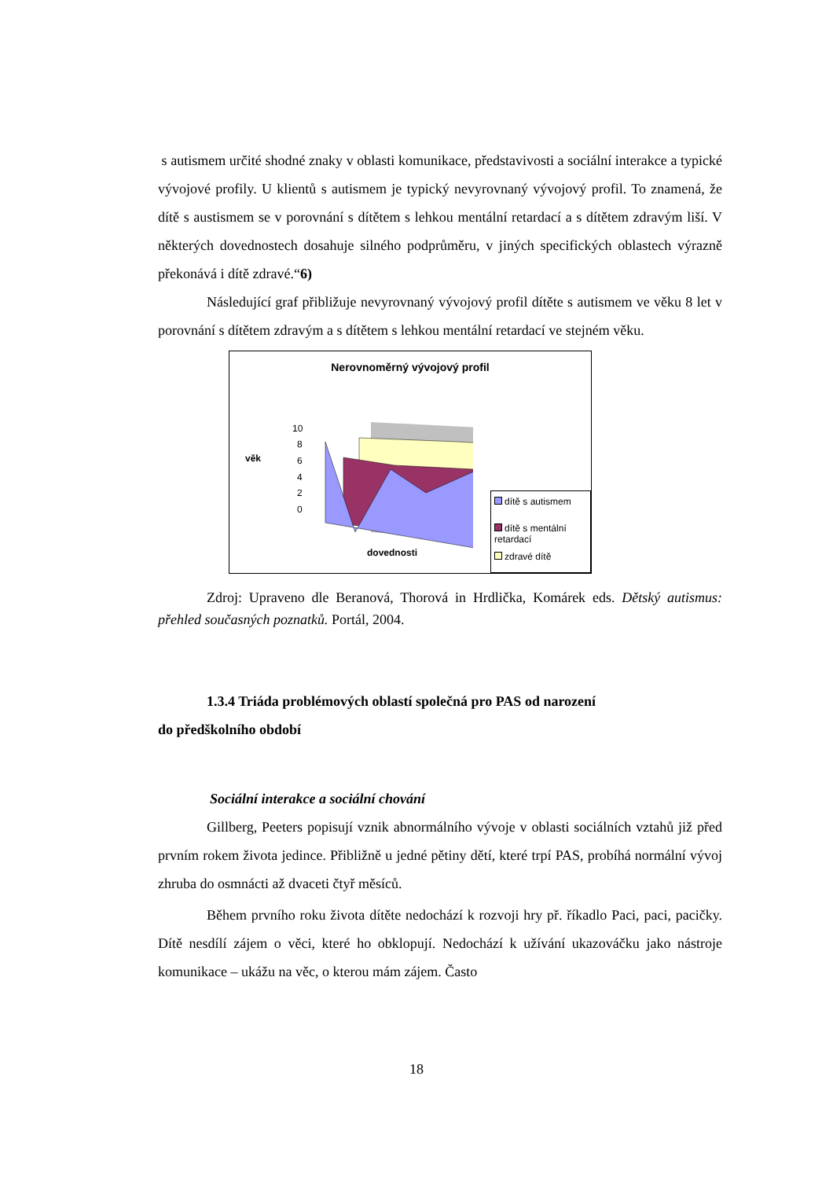s autismem určité shodné znaky v oblasti komunikace, představivosti a sociální interakce a typické vývojové profily. U klientů s autismem je typický nevyrovnaný vývojový profil. To znamená, že dítě s austismem se v porovnání s dítětem s lehkou mentální retardací a s dítětem zdravým liší. V některých dovednostech dosahuje silného podprůměru, v jiných specifických oblastech výrazně překonává i dítě zdravé.“6)
Následující graf přibližuje nevyrovnaný vývojový profil dítěte s autismem ve věku 8 let v porovnání s dítětem zdravým a s dítětem s lehkou mentální retardací ve stejném věku.
Nerovnoměrný vývojový profil
věk
10
8
6
4
2
0
dovednosti
dítě s autismem
dítě s mentální retardací
zdravé dítě
Zdroj: Upraveno dle Beranová, Thorová in Hrdlička, Komárek eds. Dětský autismus: přehled současných poznatků. Portál, 2004.
1.3.4 Triáda problémových oblastí společná pro PAS od narození
do předškolního období
Sociální interakce a sociální chování
Gillberg, Peeters popisují vznik abnormálního vývoje v oblasti sociálních vztahů již před prvním rokem života jedince. Přibližně u jedné pětiny dětí, které trpí PAS, probíhá normální vývoj zhruba do osmnácti až dvaceti čtyř měsíců.
Během prvního roku života dítěte nedochází k rozvoji hry př. říkadlo Paci, paci, pacičky. Dítě nesdílí zájem o věci, které ho obklopují. Nedochází k užívání ukazováčku jako nástroje komunikace – ukážu na věc, o kterou mám zájem. Často
18